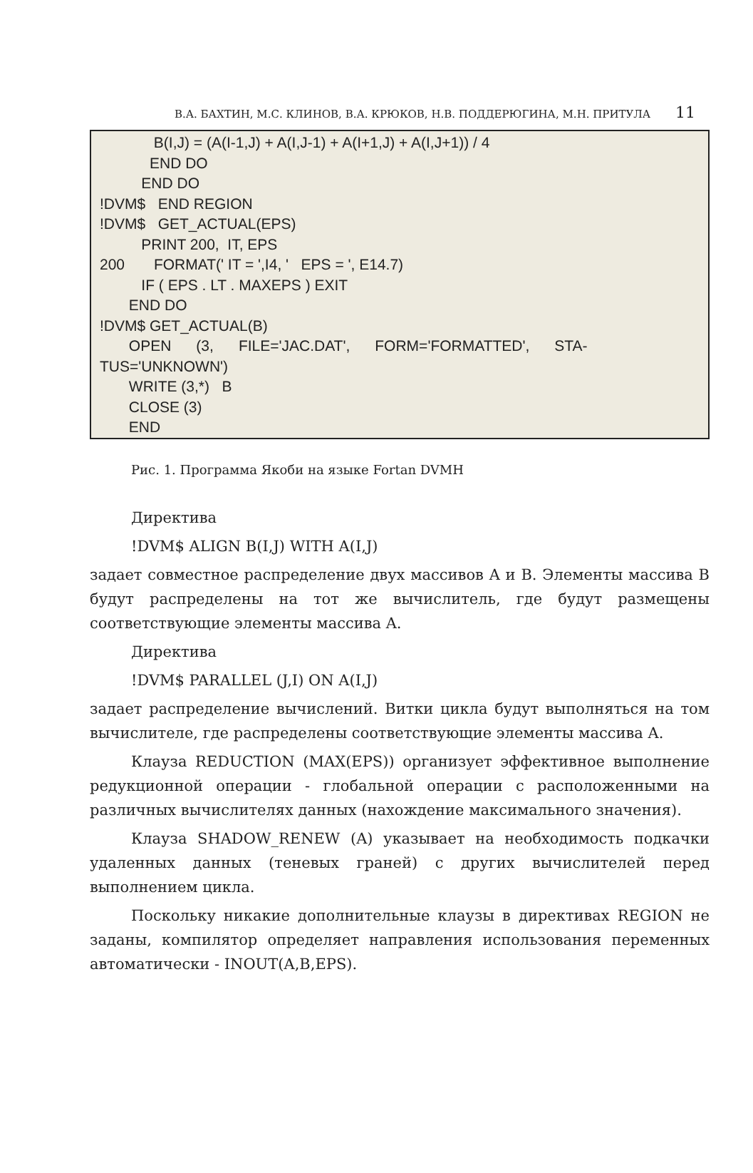В.А. БАХТИН, М.С. КЛИНОВ, В.А. КРЮКОВ, Н.В. ПОДДЕРЮГИНА, М.Н. ПРИТУЛА 11
B(I,J) = (A(I-1,J) + A(I,J-1) + A(I+1,J) + A(I,J+1)) / 4 END DO END DO !DVM$ END REGION !DVM$ GET_ACTUAL(EPS) PRINT 200, IT, EPS 200 FORMAT(' IT = ',I4, ' EPS = ', E14.7) IF ( EPS . LT . MAXEPS ) EXIT END DO !DVM$ GET_ACTUAL(B) OPEN (3, FILE='JAC.DAT', FORM='FORMATTED', STA- TUS='UNKNOWN') WRITE (3,*) B CLOSE (3) END
Рис. 1. Программа Якоби на языке Fortan DVMH
Директива
!DVM$ ALIGN B(I,J) WITH A(I,J)
задает совместное распределение двух массивов A и B. Элементы массива B будут распределены на тот же вычислитель, где будут размещены соответствующие элементы массива A.
Директива
!DVM$ PARALLEL (J,I) ON A(I,J)
задает распределение вычислений. Витки цикла будут выполняться на том вычислителе, где распределены соответствующие элементы массива A.
Клауза REDUCTION (MAX(EPS)) организует эффективное выполнение редукционной операции - глобальной операции с расположенными на различных вычислителях данных (нахождение максимального значения).
Клауза SHADOW_RENEW (A) указывает на необходимость подкачки удаленных данных (теневых граней) с других вычислителей перед выполнением цикла.
Поскольку никакие дополнительные клаузы в директивах REGION не заданы, компилятор определяет направления использования переменных автоматически - INOUT(A,B,EPS).